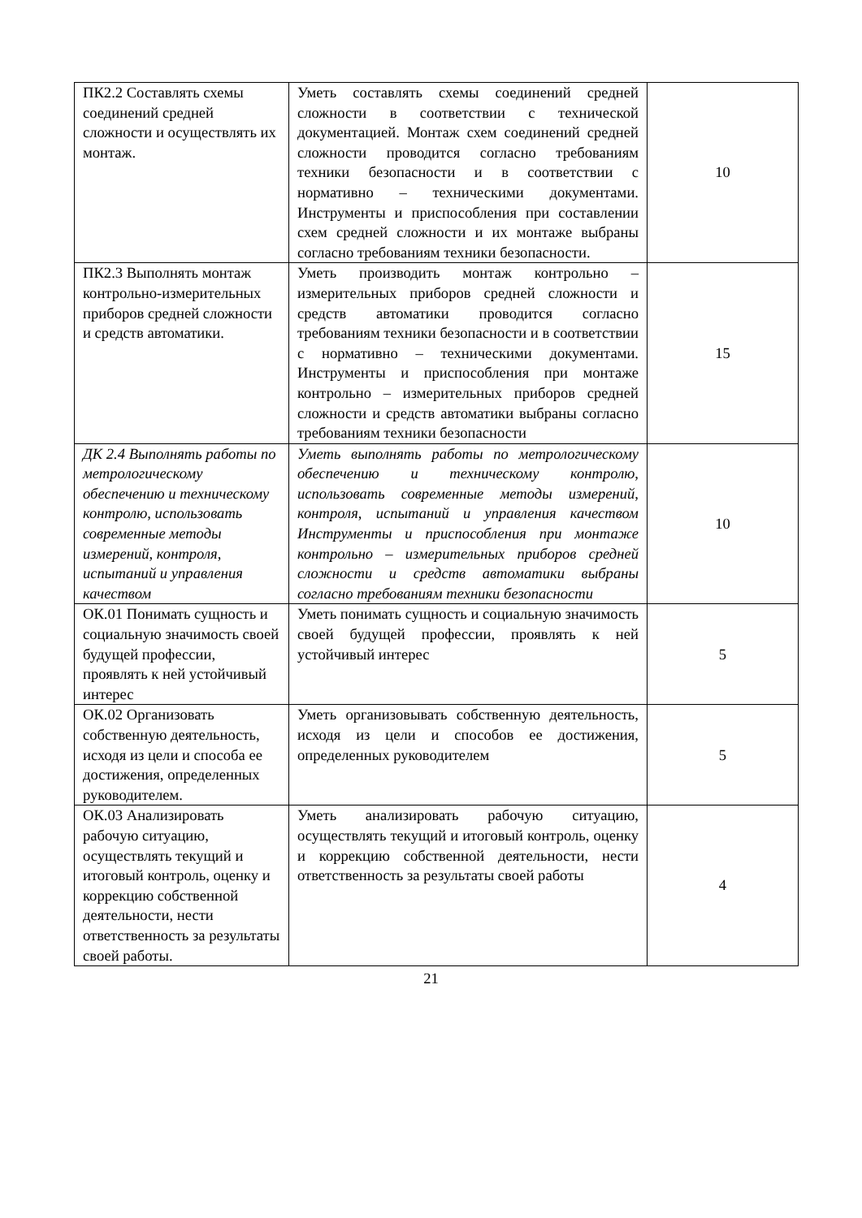| ПК2.2 Составлять схемы соединений средней сложности и осуществлять их монтаж. | Уметь составлять схемы соединений средней сложности в соответствии с технической документацией. Монтаж схем соединений средней сложности проводится согласно требованиям техники безопасности и в соответствии с нормативно – техническими документами. Инструменты и приспособления при составлении схем средней сложности и их монтаже выбраны согласно требованиям техники безопасности. | 10 |
| ПК2.3 Выполнять монтаж контрольно-измерительных приборов средней сложности и средств автоматики. | Уметь производить монтаж контрольно – измерительных приборов средней сложности и средств автоматики проводится согласно требованиям техники безопасности и в соответствии с нормативно – техническими документами. Инструменты и приспособления при монтаже контрольно – измерительных приборов средней сложности и средств автоматики выбраны согласно требованиям техники безопасности | 15 |
| ДК 2.4 Выполнять работы по метрологическому обеспечению и техническому контролю, использовать современные методы измерений, контроля, испытаний и управления качеством | Уметь выполнять работы по метрологическому обеспечению и техническому контролю, использовать современные методы измерений, контроля, испытаний и управления качеством Инструменты и приспособления при монтаже контрольно – измерительных приборов средней сложности и средств автоматики выбраны согласно требованиям техники безопасности | 10 |
| ОК.01 Понимать сущность и социальную значимость своей будущей профессии, проявлять к ней устойчивый интерес | Уметь понимать сущность и социальную значимость своей будущей профессии, проявлять к ней устойчивый интерес | 5 |
| ОК.02 Организовать собственную деятельность, исходя из цели и способа ее достижения, определенных руководителем. | Уметь организовывать собственную деятельность, исходя из цели и способов ее достижения, определенных руководителем | 5 |
| ОК.03 Анализировать рабочую ситуацию, осуществлять текущий и итоговый контроль, оценку и коррекцию собственной деятельности, нести ответственность за результаты своей работы. | Уметь анализировать рабочую ситуацию, осуществлять текущий и итоговый контроль, оценку и коррекцию собственной деятельности, нести ответственность за результаты своей работы | 4 |
21